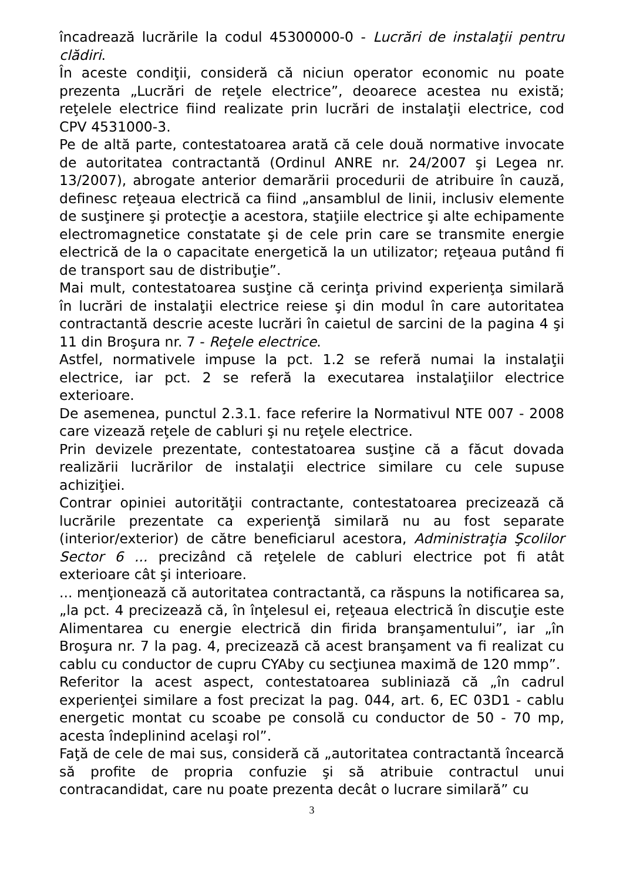încadrează lucrările la codul 45300000-0 - Lucrări de instalaţii pentru clădiri.
În aceste condiţii, consideră că niciun operator economic nu poate prezenta „Lucrări de reţele electrice”, deoarece acestea nu există; reţelele electrice fiind realizate prin lucrări de instalaţii electrice, cod CPV 4531000-3.
Pe de altă parte, contestatoarea arată că cele două normative invocate de autoritatea contractantă (Ordinul ANRE nr. 24/2007 şi Legea nr. 13/2007), abrogate anterior demarării procedurii de atribuire în cauză, definesc reţeaua electrică ca fiind „ansamblul de linii, inclusiv elemente de susţinere şi protecţie a acestora, staţiile electrice şi alte echipamente electromagnetice constatate şi de cele prin care se transmite energie electrică de la o capacitate energetică la un utilizator; reţeaua putând fi de transport sau de distribuţie”.
Mai mult, contestatoarea susţine că cerinţa privind experienţa similară în lucrări de instalaţii electrice reiese şi din modul în care autoritatea contractantă descrie aceste lucrări în caietul de sarcini de la pagina 4 şi 11 din Broşura nr. 7 - Reţele electrice.
Astfel, normativele impuse la pct. 1.2 se referă numai la instalaţii electrice, iar pct. 2 se referă la executarea instalaţiilor electrice exterioare.
De asemenea, punctul 2.3.1. face referire la Normativul NTE 007 - 2008 care vizează reţele de cabluri şi nu reţele electrice.
Prin devizele prezentate, contestatoarea susţine că a făcut dovada realizării lucrărilor de instalaţii electrice similare cu cele supuse achiziţiei.
Contrar opiniei autorităţii contractante, contestatoarea precizează că lucrările prezentate ca experienţă similară nu au fost separate (interior/exterior) de către beneficiarul acestora, Administraţia Şcolilor Sector 6 ... precizând că reţelele de cabluri electrice pot fi atât exterioare cât şi interioare.
... menţionează că autoritatea contractantă, ca răspuns la notificarea sa, „la pct. 4 precizează că, în înţelesul ei, reţeaua electrică în discuţie este Alimentarea cu energie electrică din firida branşamentului”, iar „în Broşura nr. 7 la pag. 4, precizează că acest branşament va fi realizat cu cablu cu conductor de cupru CYAby cu secţiunea maximă de 120 mmp”.
Referitor la acest aspect, contestatoarea subliniază că „în cadrul experienţei similare a fost precizat la pag. 044, art. 6, EC 03D1 - cablu energetic montat cu scoabe pe consolă cu conductor de 50 - 70 mp, acesta îndeplinind acelaşi rol”.
Faţă de cele de mai sus, consideră că „autoritatea contractantă încearcă să profite de propria confuzie şi să atribuie contractul unui contracandidat, care nu poate prezenta decât o lucrare similară” cu
3